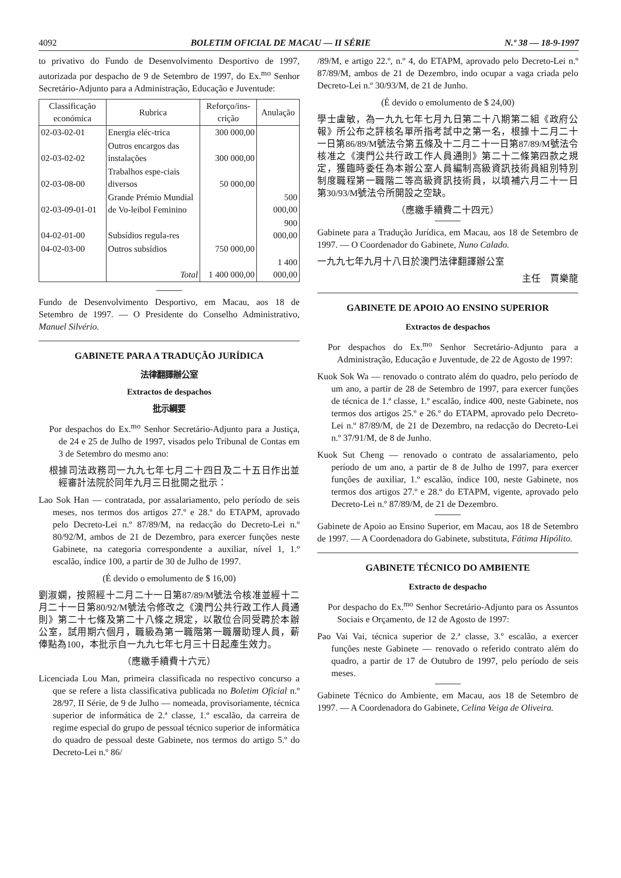4092 BOLETIM OFICIAL DE MACAU — II SÉRIE N.º 38 — 18-9-1997
to privativo do Fundo de Desenvolvimento Desportivo de 1997, autorizada por despacho de 9 de Setembro de 1997, do Ex.<sup>mo</sup> Senhor Secretário-Adjunto para a Administração, Educação e Juventude:
| Classificação económica | Rubrica | Reforço/ins-crição | Anulação |
| --- | --- | --- | --- |
| 02-03-02-01 | Energia eléc-trica | 300 000,00 | |
| 02-03-02-02 | Outros encargos das instalações | 300 000,00 | |
| 02-03-08-00 | Trabalhos espe-ciais diversos | 50 000,00 | |
| 02-03-09-01-01 | Grande Prémio Mundial de Vo-leibol Feminino | | 500 000,00 |
| 04-02-01-00 | Subsídios regula-res | | 900 000,00 |
| 04-02-03-00 | Outros subsídios | 750 000,00 | |
| | Total | 1 400 000,00 | 1 400 000,00 |
Fundo de Desenvolvimento Desportivo, em Macau, aos 18 de Setembro de 1997. — O Presidente do Conselho Administrativo, Manuel Silvério.
GABINETE PARA A TRADUÇÃO JURÍDICA
法律翻譯辦公室
Extractos de despachos
批示綱要
Por despachos do Ex.<sup>mo</sup> Senhor Secretário-Adjunto para a Justiça, de 24 e 25 de Julho de 1997, visados pelo Tribunal de Contas em 3 de Setembro do mesmo ano:
根據司法政務司一九九七年七月二十四日及二十五日作出並經審計法院於同年九月三日批閱之批示：
Lao Sok Han — contratada, por assalariamento, pelo período de seis meses, nos termos dos artigos 27.º e 28.º do ETAPM, aprovado pelo Decreto-Lei n.º 87/89/M, na redacção do Decreto-Lei n.º 80/92/M, ambos de 21 de Dezembro, para exercer funções neste Gabinete, na categoria correspondente a auxiliar, nível 1, 1.º escalão, índice 100, a partir de 30 de Julho de 1997.
(É devido o emolumento de $ 16,00)
劉淑嫻，按照經十二月二十一日第87/89/M號法令核准並經十二月二十一日第80/92/M號法令修改之《澳門公共行政工作人員通則》第二十七條及第二十八條之規定，以散位合同受聘於本辦公室，試用期六個月，職級為第一職階第一職層助理人員，薪俸點為100，本批示自一九九七年七月三十日起產生效力。
（應繳手續費十六元）
Licenciada Lou Man, primeira classificada no respectivo concurso a que se refere a lista classificativa publicada no Boletim Oficial n.º 28/97, II Série, de 9 de Julho — nomeada, provisoriamente, técnica superior de informática de 2.ª classe, 1.º escalão, da carreira de regime especial do grupo de pessoal técnico superior de informática do quadro de pessoal deste Gabinete, nos termos do artigo 5.º do Decreto-Lei n.º 86/
/89/M, e artigo 22.º, n.º 4, do ETAPM, aprovado pelo Decreto-Lei n.º 87/89/M, ambos de 21 de Dezembro, indo ocupar a vaga criada pelo Decreto-Lei n.º 30/93/M, de 21 de Junho.
(É devido o emolumento de $ 24,00)
學士盧敏，為一九九七年七月九日第二十八期第二組《政府公報》所公布之評核名單所指考試中之第一名，根據十二月二十一日第86/89/M號法令第五條及十二月二十一日第87/89/M號法令核准之《澳門公共行政工作人員通則》第二十二條第四款之規定，獲臨時委任為本辦公室人員編制高級資訊技術員組別特別制度職程第一職階二等高級資訊技術員，以填補六月二十一日第30/93/M號法令所開設之空缺。
（應繳手續費二十四元）
Gabinete para a Tradução Jurídica, em Macau, aos 18 de Setembro de 1997. — O Coordenador do Gabinete, Nuno Calado.
一九九七年九月十八日於澳門法律翻譯辦公室
主任　賈樂龍
GABINETE DE APOIO AO ENSINO SUPERIOR
Extractos de despachos
Por despachos do Ex.<sup>mo</sup> Senhor Secretário-Adjunto para a Administração, Educação e Juventude, de 22 de Agosto de 1997:
Kuok Sok Wa — renovado o contrato além do quadro, pelo período de um ano, a partir de 28 de Setembro de 1997, para exercer funções de técnica de 1.ª classe, 1.º escalão, índice 400, neste Gabinete, nos termos dos artigos 25.º e 26.º do ETAPM, aprovado pelo Decreto-Lei n.º 87/89/M, de 21 de Dezembro, na redacção do Decreto-Lei n.º 37/91/M, de 8 de Junho.
Kuok Sut Cheng — renovado o contrato de assalariamento, pelo período de um ano, a partir de 8 de Julho de 1997, para exercer funções de auxiliar, 1.º escalão, índice 100, neste Gabinete, nos termos dos artigos 27.º e 28.º do ETAPM, vigente, aprovado pelo Decreto-Lei n.º 87/89/M, de 21 de Dezembro.
Gabinete de Apoio ao Ensino Superior, em Macau, aos 18 de Setembro de 1997. — A Coordenadora do Gabinete, substituta, Fátima Hipólito.
GABINETE TÉCNICO DO AMBIENTE
Extracto de despacho
Por despacho do Ex.<sup>mo</sup> Senhor Secretário-Adjunto para os Assuntos Sociais e Orçamento, de 12 de Agosto de 1997:
Pao Vai Vai, técnica superior de 2.ª classe, 3.º escalão, a exercer funções neste Gabinete — renovado o referido contrato além do quadro, a partir de 17 de Outubro de 1997, pelo período de seis meses.
Gabinete Técnico do Ambiente, em Macau, aos 18 de Setembro de 1997. — A Coordenadora do Gabinete, Celina Veiga de Oliveira.